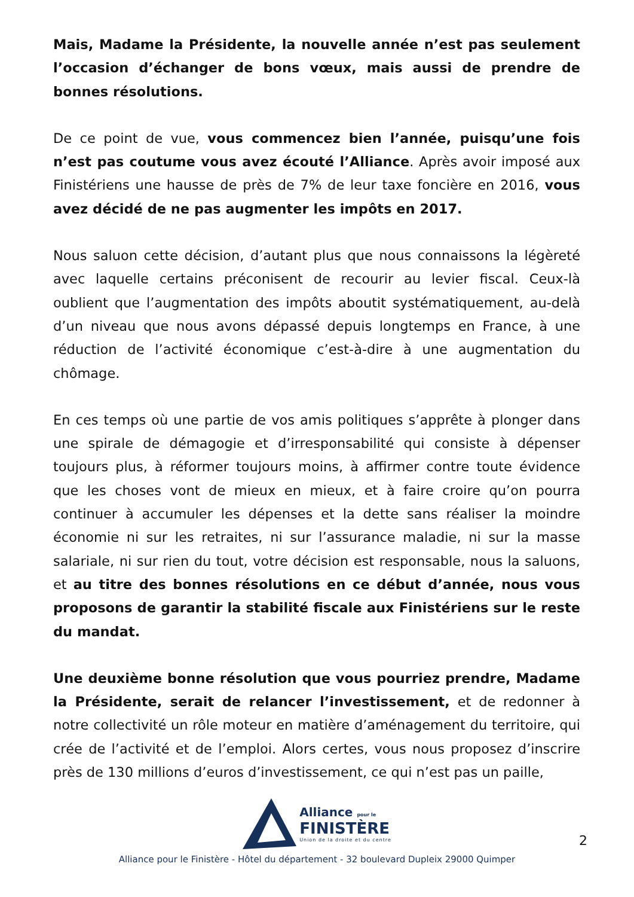Mais, Madame la Présidente, la nouvelle année n’est pas seulement l’occasion d’échanger de bons vœux, mais aussi de prendre de bonnes résolutions.
De ce point de vue, vous commencez bien l’année, puisqu’une fois n’est pas coutume vous avez écouté l’Alliance. Après avoir imposé aux Finistériens une hausse de près de 7% de leur taxe foncière en 2016, vous avez décidé de ne pas augmenter les impôts en 2017.
Nous saluon cette décision, d’autant plus que nous connaissons la légèreté avec laquelle certains préconisent de recourir au levier fiscal. Ceux-là oublient que l’augmentation des impôts aboutit systématiquement, au-delà d’un niveau que nous avons dépassé depuis longtemps en France, à une réduction de l’activité économique c’est-à-dire à une augmentation du chômage.
En ces temps où une partie de vos amis politiques s’apprête à plonger dans une spirale de démagogie et d’irresponsabilité qui consiste à dépenser toujours plus, à réformer toujours moins, à affirmer contre toute évidence que les choses vont de mieux en mieux, et à faire croire qu’on pourra continuer à accumuler les dépenses et la dette sans réaliser la moindre économie ni sur les retraites, ni sur l’assurance maladie, ni sur la masse salariale, ni sur rien du tout, votre décision est responsable, nous la saluons, et au titre des bonnes résolutions en ce début d’année, nous vous proposons de garantir la stabilité fiscale aux Finistériens sur le reste du mandat.
Une deuxième bonne résolution que vous pourriez prendre, Madame la Présidente, serait de relancer l’investissement, et de redonner à notre collectivité un rôle moteur en matière d’aménagement du territoire, qui crée de l’activité et de l’emploi. Alors certes, vous nous proposez d’inscrire près de 130 millions d’euros d’investissement, ce qui n’est pas un paille,
Alliance pour le
FINISTÈRE
Union de la droite et du centre
2
Alliance pour le Finistère - Hôtel du département - 32 boulevard Dupleix 29000 Quimper